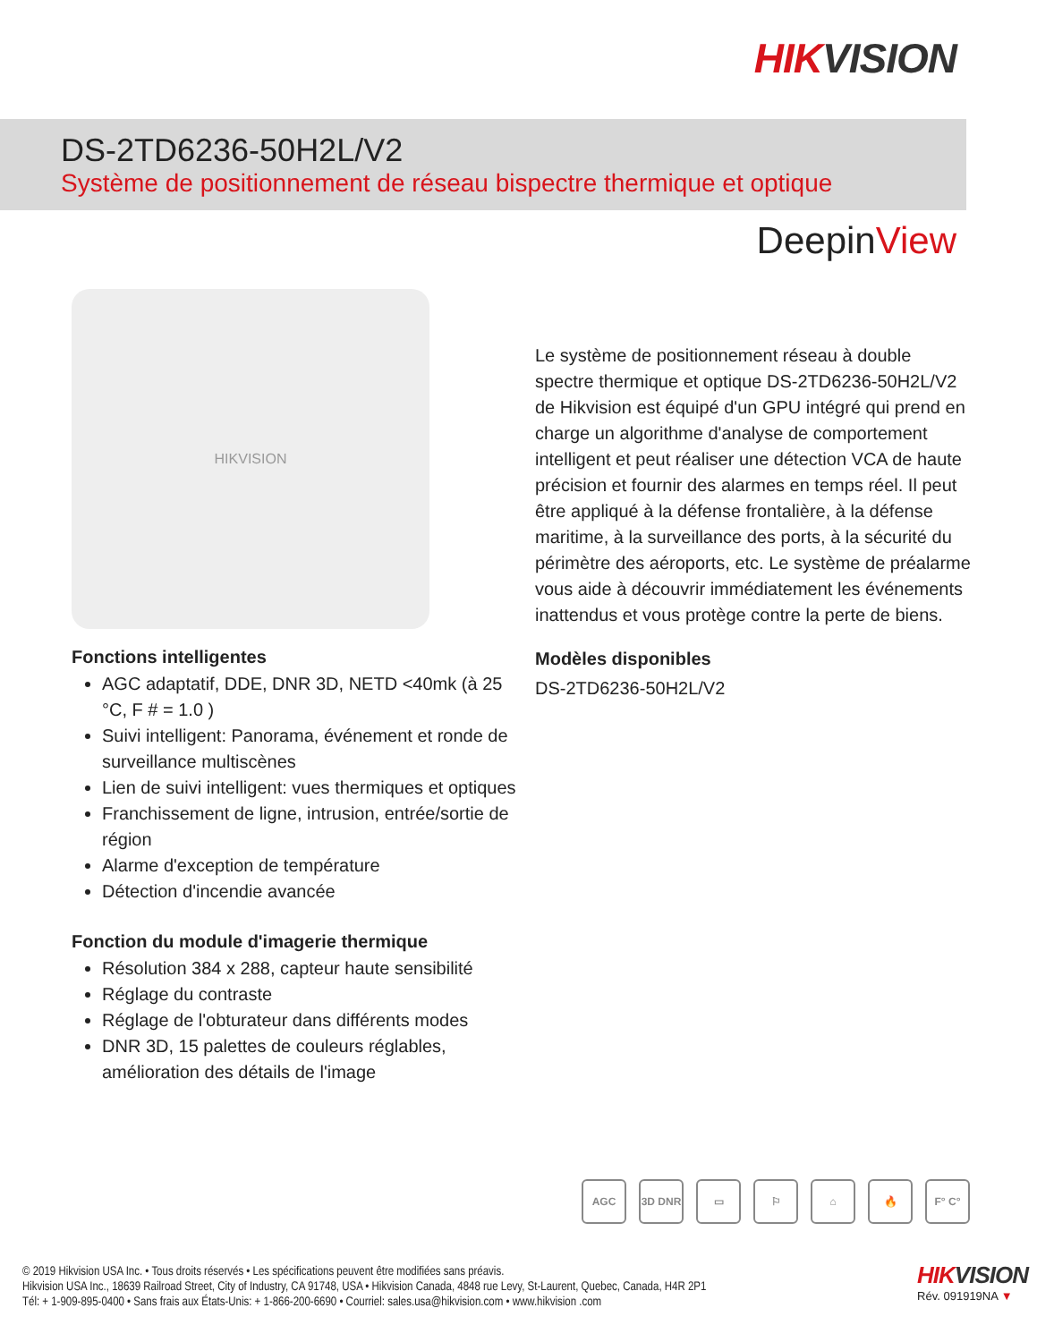HIKVISION
DS-2TD6236-50H2L/V2
Système de positionnement de réseau bispectre thermique et optique
DeepinView
HIKVISION
Fonctions intelligentes
AGC adaptatif, DDE, DNR 3D, NETD <40mk (à 25 °C, F # = 1.0 )
Suivi intelligent: Panorama, événement et ronde de surveillance multiscènes
Lien de suivi intelligent: vues thermiques et optiques
Franchissement de ligne, intrusion, entrée/sortie de région
Alarme d'exception de température
Détection d'incendie avancée
Fonction du module d'imagerie thermique
Résolution 384 x 288, capteur haute sensibilité
Réglage du contraste
Réglage de l'obturateur dans différents modes
DNR 3D, 15 palettes de couleurs réglables, amélioration des détails de l'image
Le système de positionnement réseau à double spectre thermique et optique DS-2TD6236-50H2L/V2 de Hikvision est équipé d'un GPU intégré qui prend en charge un algorithme d'analyse de comportement intelligent et peut réaliser une détection VCA de haute précision et fournir des alarmes en temps réel. Il peut être appliqué à la défense frontalière, à la défense maritime, à la surveillance des ports, à la sécurité du périmètre des aéroports, etc. Le système de préalarme vous aide à découvrir immédiatement les événements inattendus et vous protège contre la perte de biens.
Modèles disponibles
DS-2TD6236-50H2L/V2
AGC 3D DNR ▭ ⚐ ⌂ 🔥 F° C°
© 2019 Hikvision USA Inc. • Tous droits réservés • Les spécifications peuvent être modifiées sans préavis.
Hikvision USA Inc., 18639 Railroad Street, City of Industry, CA 91748, USA • Hikvision Canada, 4848 rue Levy, St-Laurent, Quebec, Canada, H4R 2P1
Tél: + 1-909-895-0400 • Sans frais aux États-Unis: + 1-866-200-6690 • Courriel: sales.usa@hikvision.com • www.hikvision .com
HIKVISION
Rév. 091919NA ▼